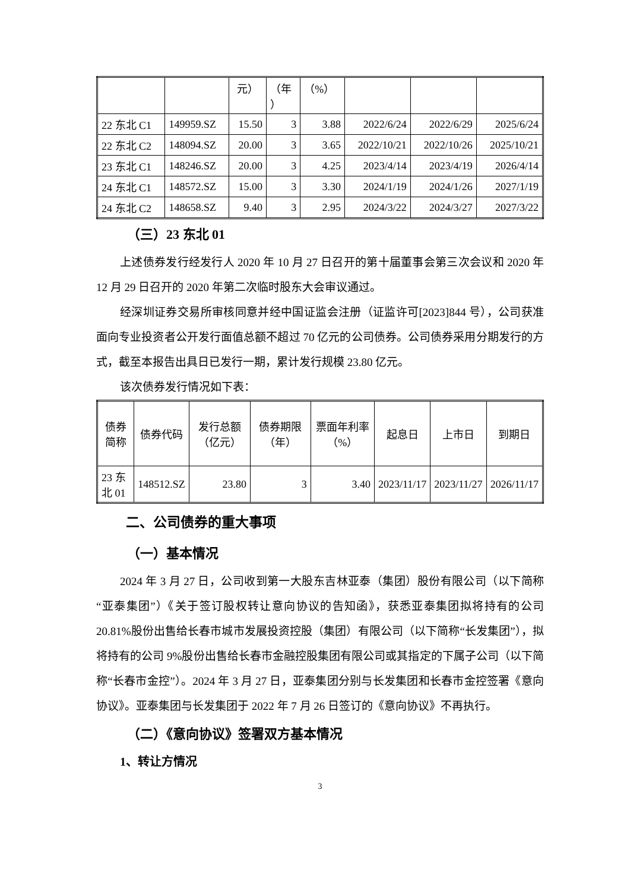| | | 元） | （年 ） | （%） | | | |
| 22 东北 C1 | 149959.SZ | 15.50 | 3 | 3.88 | 2022/6/24 | 2022/6/29 | 2025/6/24 |
| 22 东北 C2 | 148094.SZ | 20.00 | 3 | 3.65 | 2022/10/21 | 2022/10/26 | 2025/10/21 |
| 23 东北 C1 | 148246.SZ | 20.00 | 3 | 4.25 | 2023/4/14 | 2023/4/19 | 2026/4/14 |
| 24 东北 C1 | 148572.SZ | 15.00 | 3 | 3.30 | 2024/1/19 | 2024/1/26 | 2027/1/19 |
| 24 东北 C2 | 148658.SZ | 9.40 | 3 | 2.95 | 2024/3/22 | 2024/3/27 | 2027/3/22 |
（三）23 东北 01
上述债券发行经发行人 2020 年 10 月 27 日召开的第十届董事会第三次会议和 2020 年 12 月 29 日召开的 2020 年第二次临时股东大会审议通过。
经深圳证券交易所审核同意并经中国证监会注册（证监许可[2023]844 号），公司获准面向专业投资者公开发行面值总额不超过 70 亿元的公司债券。公司债券采用分期发行的方式，截至本报告出具日已发行一期，累计发行规模 23.80 亿元。
该次债券发行情况如下表：
| 债券简称 | 债券代码 | 发行总额（亿元） | 债券期限（年） | 票面年利率（%） | 起息日 | 上市日 | 到期日 |
| --- | --- | --- | --- | --- | --- | --- | --- |
| 23 东北 01 | 148512.SZ | 23.80 | 3 | 3.40 | 2023/11/17 | 2023/11/27 | 2026/11/17 |
二、公司债券的重大事项
（一）基本情况
2024 年 3 月 27 日，公司收到第一大股东吉林亚泰（集团）股份有限公司（以下简称“亚泰集团”）《关于签订股权转让意向协议的告知函》，获悉亚泰集团拟将持有的公司 20.81%股份出售给长春市城市发展投资控股（集团）有限公司（以下简称“长发集团”），拟将持有的公司 9%股份出售给长春市金融控股集团有限公司或其指定的下属子公司（以下简称“长春市金控”）。2024 年 3 月 27 日，亚泰集团分别与长发集团和长春市金控签署《意向协议》。亚泰集团与长发集团于 2022 年 7 月 26 日签订的《意向协议》不再执行。
（二）《意向协议》签署双方基本情况
1、转让方情况
3